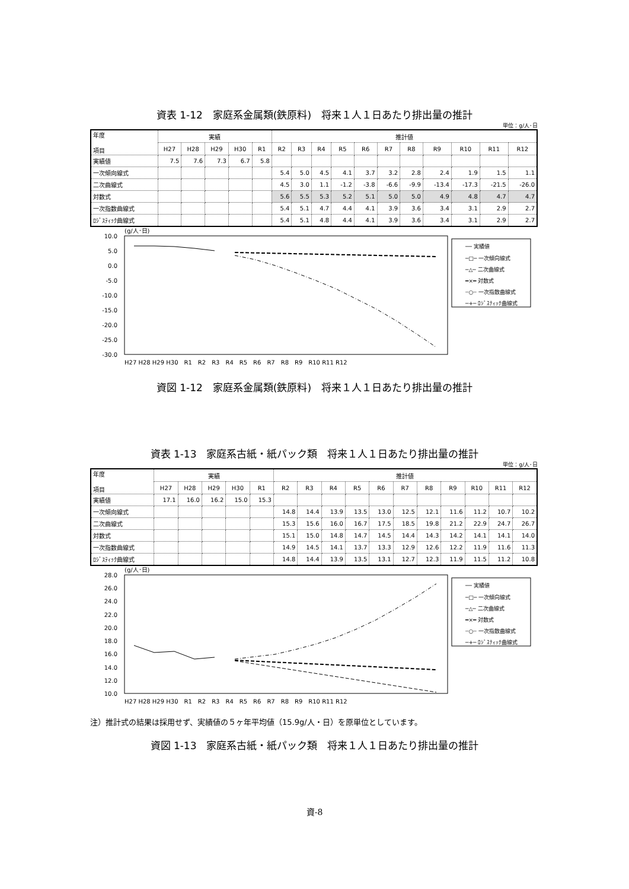資表 1-12　家庭系金属類(鉄原料)　将来１人１日あたり排出量の推計
単位：g/人･日
| 年度 項目 | 実績 | | | | | 推計値 | | | | | | | | | | |
| --- | --- | --- | --- | --- | --- | --- | --- | --- | --- | --- | --- | --- | --- | --- | --- | --- |
| | H27 | H28 | H29 | H30 | R1 | R2 | R3 | R4 | R5 | R6 | R7 | R8 | R9 | R10 | R11 | R12 |
| 実績値 | 7.5 | 7.6 | 7.3 | 6.7 | 5.8 | | | | | | | | | | | |
| 一次傾向線式 | | | | | | 5.4 | 5.0 | 4.5 | 4.1 | 3.7 | 3.2 | 2.8 | 2.4 | 1.9 | 1.5 | 1.1 |
| 二次曲線式 | | | | | | 4.5 | 3.0 | 1.1 | -1.2 | -3.8 | -6.6 | -9.9 | -13.4 | -17.3 | -21.5 | -26.0 |
| 対数式 | | | | | | 5.6 | 5.5 | 5.3 | 5.2 | 5.1 | 5.0 | 5.0 | 4.9 | 4.8 | 4.7 | 4.7 |
| 一次指数曲線式 | | | | | | 5.4 | 5.1 | 4.7 | 4.4 | 4.1 | 3.9 | 3.6 | 3.4 | 3.1 | 2.9 | 2.7 |
| ﾛｼﾞｽﾃｨｯｸ曲線式 | | | | | | 5.4 | 5.1 | 4.8 | 4.4 | 4.1 | 3.9 | 3.6 | 3.4 | 3.1 | 2.9 | 2.7 |
(g/人･日)
10.0
5.0
0.0
-5.0
-10.0
-15.0
-20.0
-25.0
-30.0
H27 H28 H29 H30　R1　R2　R3　R4　R5　R6　R7　R8　R9　R10 R11 R12
── 実績値
─□─ 一次傾向線式
─△─ 二次曲線式
━×━ 対数式
┄○┄ 一次指数曲線式
─+─ ﾛｼﾞｽﾃｨｯｸ曲線式
資図 1-12　家庭系金属類(鉄原料)　将来１人１日あたり排出量の推計
資表 1-13　家庭系古紙・紙パック類　将来１人１日あたり排出量の推計
単位：g/人･日
| 年度 項目 | 実績 | | | | | 推計値 | | | | | | | | | | |
| --- | --- | --- | --- | --- | --- | --- | --- | --- | --- | --- | --- | --- | --- | --- | --- | --- |
| | H27 | H28 | H29 | H30 | R1 | R2 | R3 | R4 | R5 | R6 | R7 | R8 | R9 | R10 | R11 | R12 |
| 実績値 | 17.1 | 16.0 | 16.2 | 15.0 | 15.3 | | | | | | | | | | | |
| 一次傾向線式 | | | | | | 14.8 | 14.4 | 13.9 | 13.5 | 13.0 | 12.5 | 12.1 | 11.6 | 11.2 | 10.7 | 10.2 |
| 二次曲線式 | | | | | | 15.3 | 15.6 | 16.0 | 16.7 | 17.5 | 18.5 | 19.8 | 21.2 | 22.9 | 24.7 | 26.7 |
| 対数式 | | | | | | 15.1 | 15.0 | 14.8 | 14.7 | 14.5 | 14.4 | 14.3 | 14.2 | 14.1 | 14.1 | 14.0 |
| 一次指数曲線式 | | | | | | 14.9 | 14.5 | 14.1 | 13.7 | 13.3 | 12.9 | 12.6 | 12.2 | 11.9 | 11.6 | 11.3 |
| ﾛｼﾞｽﾃｨｯｸ曲線式 | | | | | | 14.8 | 14.4 | 13.9 | 13.5 | 13.1 | 12.7 | 12.3 | 11.9 | 11.5 | 11.2 | 10.8 |
(g/人･日)
28.0
26.0
24.0
22.0
20.0
18.0
16.0
14.0
12.0
10.0
H27 H28 H29 H30　R1　R2　R3　R4　R5　R6　R7　R8　R9　R10 R11 R12
── 実績値
─□─ 一次傾向線式
─△─ 二次曲線式
━×━ 対数式
┄○┄ 一次指数曲線式
─+─ ﾛｼﾞｽﾃｨｯｸ曲線式
注）推計式の結果は採用せず、実績値の５ヶ年平均値（15.9g/人・日）を原単位としています。
資図 1-13　家庭系古紙・紙パック類　将来１人１日あたり排出量の推計
資-8